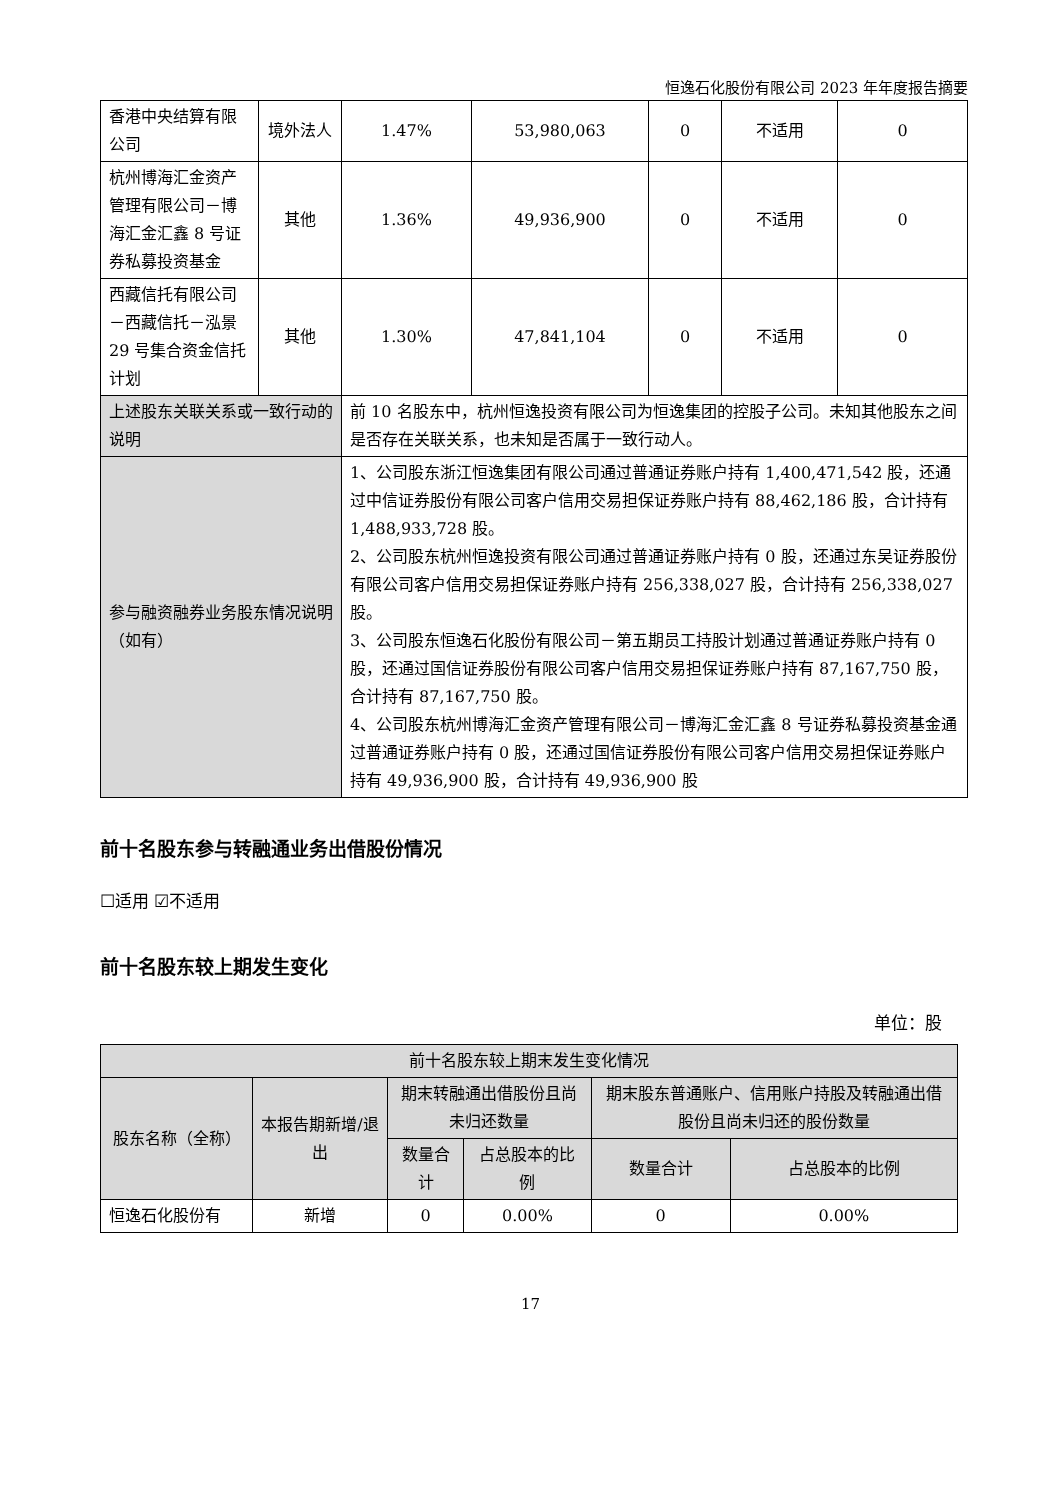恒逸石化股份有限公司 2023 年年度报告摘要
| 香港中央结算有限公司 | 境外法人 | 1.47% | 53,980,063 | 0 | 不适用 | 0 |
| 杭州博海汇金资产管理有限公司－博海汇金汇鑫 8 号证券私募投资基金 | 其他 | 1.36% | 49,936,900 | 0 | 不适用 | 0 |
| 西藏信托有限公司－西藏信托－泓景 29 号集合资金信托计划 | 其他 | 1.30% | 47,841,104 | 0 | 不适用 | 0 |
| 上述股东关联关系或一致行动的说明 | | 前 10 名股东中，杭州恒逸投资有限公司为恒逸集团的控股子公司。未知其他股东之间是否存在关联关系，也未知是否属于一致行动人。 | | | | |
| 参与融资融券业务股东情况说明（如有） | | 1、公司股东浙江恒逸集团有限公司通过普通证券账户持有 1,400,471,542 股，还通过中信证券股份有限公司客户信用交易担保证券账户持有 88,462,186 股，合计持有 1,488,933,728 股。 2、公司股东杭州恒逸投资有限公司通过普通证券账户持有 0 股，还通过东吴证券股份有限公司客户信用交易担保证券账户持有 256,338,027 股，合计持有 256,338,027 股。 3、公司股东恒逸石化股份有限公司－第五期员工持股计划通过普通证券账户持有 0 股，还通过国信证券股份有限公司客户信用交易担保证券账户持有 87,167,750 股，合计持有 87,167,750 股。 4、公司股东杭州博海汇金资产管理有限公司－博海汇金汇鑫 8 号证券私募投资基金通过普通证券账户持有 0 股，还通过国信证券股份有限公司客户信用交易担保证券账户持有 49,936,900 股，合计持有 49,936,900 股 | | | | |
前十名股东参与转融通业务出借股份情况
☐适用 ☑不适用
前十名股东较上期发生变化
单位：股
| 前十名股东较上期末发生变化情况 | | | | | |
| 股东名称（全称） | 本报告期新增/退出 | 期末转融通出借股份且尚未归还数量 | | 期末股东普通账户、信用账户持股及转融通出借股份且尚未归还的股份数量 | |
| | | 数量合计 | 占总股本的比例 | 数量合计 | 占总股本的比例 |
| 恒逸石化股份有 | 新增 | 0 | 0.00% | 0 | 0.00% |
17